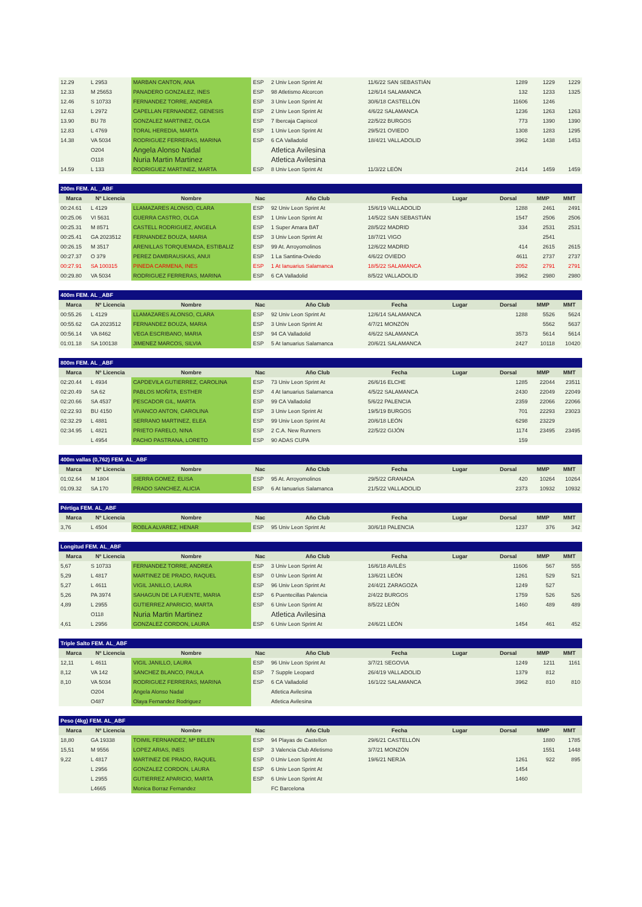| 12.29 | L 2953 | MARBAN CANTON, ANA | ESP | 2 Univ Leon Sprint At | 11/6/22 SAN SEBASTIÁN | | 1289 | 1229 | 1229 |
| 12.33 | M 25653 | PANADERO GONZALEZ, INES | ESP | 98 Atletismo Alcorcon | 12/6/14 SALAMANCA | | 132 | 1233 | 1325 |
| 12.46 | S 10733 | FERNANDEZ TORRE, ANDREA | ESP | 3 Univ Leon Sprint At | 30/6/18 CASTELLÓN | | 11606 | 1246 | |
| 12.63 | L 2972 | CAPELLAN FERNANDEZ, GENESIS | ESP | 2 Univ Leon Sprint At | 4/6/22 SALAMANCA | | 1236 | 1263 | 1263 |
| 13.90 | BU 78 | GONZALEZ MARTINEZ, OLGA | ESP | 7 Ibercaja Capiscol | 22/5/22 BURGOS | | 773 | 1390 | 1390 |
| 12.83 | L 4769 | TORAL HEREDIA, MARTA | ESP | 1 Univ Leon Sprint At | 29/5/21 OVIEDO | | 1308 | 1283 | 1295 |
| 14.38 | VA 5034 | RODRIGUEZ FERRERAS, MARINA | ESP | 6 CA Valladolid | 18/4/21 VALLADOLID | | 3962 | 1438 | 1453 |
| | O204 | Angela Alonso Nadal | | Atletica Avilesina | | | | | |
| | O118 | Nuria Martin Martinez | | Atletica Avilesina | | | | | |
| 14.59 | L 133 | RODRIGUEZ MARTINEZ, MARTA | ESP | 8 Univ Leon Sprint At | 11/3/22 LEÓN | | 2414 | 1459 | 1459 |
| 200m FEM. AL _ABF | | | | | | | | | |
| Marca | Nº Licencia | Nombre | Nac | Año Club | Fecha | Lugar | Dorsal | MMP | MMT |
| 00:24.61 | L 4129 | LLAMAZARES ALONSO, CLARA | ESP | 92 Univ Leon Sprint At | 15/6/19 VALLADOLID | | 1288 | 2461 | 2491 |
| 00:25.06 | VI 5631 | GUERRA CASTRO, OLGA | ESP | 1 Univ Leon Sprint At | 14/5/22 SAN SEBASTIÁN | | 1547 | 2506 | 2506 |
| 00:25.31 | M 8571 | CASTELL RODRIGUEZ, ANGELA | ESP | 1 Super Amara BAT | 28/5/22 MADRID | | 334 | 2531 | 2531 |
| 00:25.41 | GA 2023512 | FERNANDEZ BOUZA, MARIA | ESP | 3 Univ Leon Sprint At | 18/7/21 VIGO | | | 2541 | |
| 00:26.15 | M 3517 | ARENILLAS TORQUEMADA, ESTIBALIZ | ESP | 99 At. Arroyomolinos | 12/6/22 MADRID | | 414 | 2615 | 2615 |
| 00:27.37 | O 379 | PEREZ DAMBRAUSKAS, ANUI | ESP | 1 La Santina-Oviedo | 4/6/22 OVIEDO | | 4611 | 2737 | 2737 |
| 00:27.91 | SA 100315 | PINEDA CARMENA, INES | ESP | 1 At Ianuarius Salamanca | 18/5/22 SALAMANCA | | 2052 | 2791 | 2791 |
| 00:29.80 | VA 5034 | RODRIGUEZ FERRERAS, MARINA | ESP | 6 CA Valladolid | 8/5/22 VALLADOLID | | 3962 | 2980 | 2980 |
| 400m FEM. AL _ABF | | | | | | | | | |
| Marca | Nº Licencia | Nombre | Nac | Año Club | Fecha | Lugar | Dorsal | MMP | MMT |
| 00:55.26 | L 4129 | LLAMAZARES ALONSO, CLARA | ESP | 92 Univ Leon Sprint At | 12/6/14 SALAMANCA | | 1288 | 5526 | 5624 |
| 00:55.62 | GA 2023512 | FERNANDEZ BOUZA, MARIA | ESP | 3 Univ Leon Sprint At | 4/7/21 MONZÓN | | | 5562 | 5637 |
| 00:56.14 | VA 8462 | VEGA ESCRIBANO, MARIA | ESP | 94 CA Valladolid | 4/6/22 SALAMANCA | | 3573 | 5614 | 5614 |
| 01:01.18 | SA 100138 | JIMENEZ MARCOS, SILVIA | ESP | 5 At Ianuarius Salamanca | 20/6/21 SALAMANCA | | 2427 | 10118 | 10420 |
| 800m FEM. AL _ABF | | | | | | | | | |
| Marca | Nº Licencia | Nombre | Nac | Año Club | Fecha | Lugar | Dorsal | MMP | MMT |
| 02:20.44 | L 4934 | CAPDEVILA GUTIERREZ, CAROLINA | ESP | 73 Univ Leon Sprint At | 26/6/16 ELCHE | | 1285 | 22044 | 23511 |
| 02:20.49 | SA 62 | PABLOS MOÑITA, ESTHER | ESP | 4 At Ianuarius Salamanca | 4/5/22 SALAMANCA | | 2430 | 22049 | 22049 |
| 02:20.66 | SA 4537 | PESCADOR GIL, MARTA | ESP | 99 CA Valladolid | 5/6/22 PALENCIA | | 2359 | 22066 | 22066 |
| 02:22.93 | BU 4150 | VIVANCO ANTON, CAROLINA | ESP | 3 Univ Leon Sprint At | 19/5/19 BURGOS | | 701 | 22293 | 23023 |
| 02:32.29 | L 4881 | SERRANO MARTINEZ, ELEA | ESP | 99 Univ Leon Sprint At | 20/6/18 LEÓN | | 6298 | 23229 | |
| 02:34.95 | L 4821 | PRIETO FARELO, NINA | ESP | 2 C.A. New Runners | 22/5/22 GIJÓN | | 1174 | 23495 | 23495 |
| | L 4954 | PACHO PASTRANA, LORETO | ESP | 90 ADAS CUPA | | | 159 | | |
| 400m vallas (0,762) FEM. AL_ABF | | | | | | | | | |
| Marca | Nº Licencia | Nombre | Nac | Año Club | Fecha | Lugar | Dorsal | MMP | MMT |
| 01:02.64 | M 1804 | SIERRA GOMEZ, ELISA | ESP | 95 At. Arroyomolinos | 29/5/22 GRANADA | | 420 | 10264 | 10264 |
| 01:09.32 | SA 170 | PRADO SANCHEZ, ALICIA | ESP | 6 At Ianuarius Salamanca | 21/5/22 VALLADOLID | | 2373 | 10932 | 10932 |
| Pértiga FEM. AL_ABF | | | | | | | | | |
| Marca | Nº Licencia | Nombre | Nac | Año Club | Fecha | Lugar | Dorsal | MMP | MMT |
| 3,76 | L 4504 | ROBLA ALVAREZ, HENAR | ESP | 95 Univ Leon Sprint At | 30/6/18 PALENCIA | | 1237 | 376 | 342 |
| Longitud FEM. AL_ABF | | | | | | | | | |
| Marca | Nº Licencia | Nombre | Nac | Año Club | Fecha | Lugar | Dorsal | MMP | MMT |
| 5,67 | S 10733 | FERNANDEZ TORRE, ANDREA | ESP | 3 Univ Leon Sprint At | 16/6/18 AVILÉS | | 11606 | 567 | 555 |
| 5,29 | L 4817 | MARTINEZ DE PRADO, RAQUEL | ESP | 0 Univ Leon Sprint At | 13/6/21 LEÓN | | 1261 | 529 | 521 |
| 5,27 | L 4611 | VIGIL JANILLO, LAURA | ESP | 96 Univ Leon Sprint At | 24/4/21 ZARAGOZA | | 1249 | 527 | |
| 5,26 | PA 3974 | SAHAGUN DE LA FUENTE, MARIA | ESP | 6 Puentecillas Palencia | 2/4/22 BURGOS | | 1759 | 526 | 526 |
| 4,89 | L 2955 | GUTIERREZ APARICIO, MARTA | ESP | 6 Univ Leon Sprint At | 8/5/22 LEÓN | | 1460 | 489 | 489 |
| | O118 | Nuria Martin Martinez | | Atletica Avilesina | | | | | |
| 4,61 | L 2956 | GONZALEZ CORDON, LAURA | ESP | 6 Univ Leon Sprint At | 24/6/21 LEÓN | | 1454 | 461 | 452 |
| Triple Salto FEM. AL_ABF | | | | | | | | | |
| Marca | Nº Licencia | Nombre | Nac | Año Club | Fecha | Lugar | Dorsal | MMP | MMT |
| 12,11 | L 4611 | VIGIL JANILLO, LAURA | ESP | 96 Univ Leon Sprint At | 3/7/21 SEGOVIA | | 1249 | 1211 | 1161 |
| 8,12 | VA 142 | SANCHEZ BLANCO, PAULA | ESP | 7 Supple Leopard | 26/4/19 VALLADOLID | | 1379 | 812 | |
| 8,10 | VA 5034 | RODRIGUEZ FERRERAS, MARINA | ESP | 6 CA Valladolid | 16/1/22 SALAMANCA | | 3962 | 810 | 810 |
| | O204 | Angela Alonso Nadal | | Atletica Avilesina | | | | | |
| | O487 | Olaya Fernandez Rodriguez | | Atletica Avilesina | | | | | |
| Peso (4kg) FEM. AL_ABF | | | | | | | | | |
| Marca | Nº Licencia | Nombre | Nac | Año Club | Fecha | Lugar | Dorsal | MMP | MMT |
| 18,80 | GA 19338 | TOIMIL FERNANDEZ, Mª BELEN | ESP | 94 Playas de Castellon | 29/6/21 CASTELLÓN | | | 1880 | 1785 |
| 15,51 | M 9556 | LOPEZ ARIAS, INES | ESP | 3 Valencia Club Atletismo | 3/7/21 MONZÓN | | | 1551 | 1448 |
| 9,22 | L 4817 | MARTINEZ DE PRADO, RAQUEL | ESP | 0 Univ Leon Sprint At | 19/6/21 NERJA | | 1261 | 922 | 895 |
| | L 2956 | GONZALEZ CORDON, LAURA | ESP | 6 Univ Leon Sprint At | | | 1454 | | |
| | L 2955 | GUTIERREZ APARICIO, MARTA | ESP | 6 Univ Leon Sprint At | | | 1460 | | |
| | L4665 | Monica Borraz Fernandez | | FC Barcelona | | | | | |